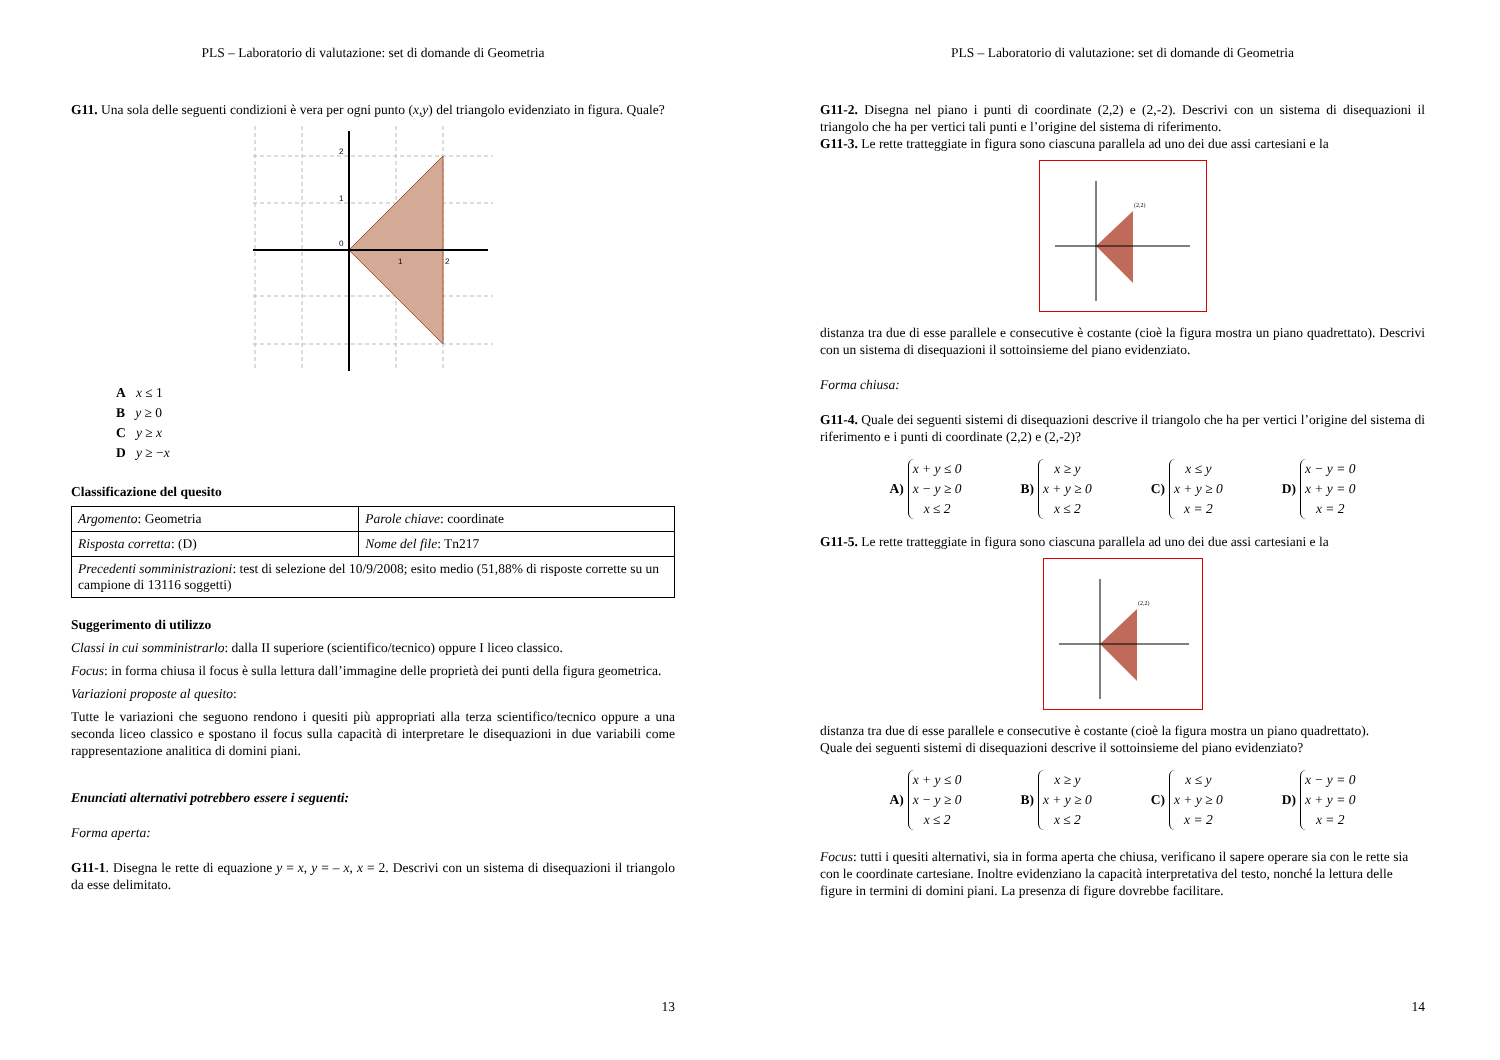PLS – Laboratorio di valutazione: set di domande di Geometria
G11. Una sola delle seguenti condizioni è vera per ogni punto (x,y) del triangolo evidenziato in figura. Quale?
0
1
2
2
1
A x ≤ 1
B y ≥ 0
C y ≥ x
D y ≥ −x
Classificazione del quesito
| Argomento : Geometria | Parole chiave : coordinate |
| Risposta corretta : (D) | Nome del file : Tn217 |
| Precedenti somministrazioni : test di selezione del 10/9/2008; esito medio (51,88% di risposte corrette su un campione di 13116 soggetti) | |
Suggerimento di utilizzo
Classi in cui somministrarlo: dalla II superiore (scientifico/tecnico) oppure I liceo classico.
Focus: in forma chiusa il focus è sulla lettura dall’immagine delle proprietà dei punti della figura geometrica.
Variazioni proposte al quesito:
Tutte le variazioni che seguono rendono i quesiti più appropriati alla terza scientifico/tecnico oppure a una seconda liceo classico e spostano il focus sulla capacità di interpretare le disequazioni in due variabili come rappresentazione analitica di domini piani.
Enunciati alternativi potrebbero essere i seguenti:
Forma aperta:
G11-1. Disegna le rette di equazione y = x, y = – x, x = 2. Descrivi con un sistema di disequazioni il triangolo da esse delimitato.
13
PLS – Laboratorio di valutazione: set di domande di Geometria
G11-2. Disegna nel piano i punti di coordinate (2,2) e (2,-2). Descrivi con un sistema di disequazioni il triangolo che ha per vertici tali punti e l’origine del sistema di riferimento.
G11-3. Le rette tratteggiate in figura sono ciascuna parallela ad uno dei due assi cartesiani e la
(2,2)
distanza tra due di esse parallele e consecutive è costante (cioè la figura mostra un piano quadrettato). Descrivi con un sistema di disequazioni il sottoinsieme del piano evidenziato.
Forma chiusa:
G11-4. Quale dei seguenti sistemi di disequazioni descrive il triangolo che ha per vertici l’origine del sistema di riferimento e i punti di coordinate (2,2) e (2,-2)?
A) x + y ≤ 0
x − y ≥ 0
x ≤ 2
B) x ≥ y
x + y ≥ 0
x ≤ 2
C) x ≤ y
x + y ≥ 0
x = 2
D) x − y = 0
x + y = 0
x = 2
G11-5. Le rette tratteggiate in figura sono ciascuna parallela ad uno dei due assi cartesiani e la
(2,2)
distanza tra due di esse parallele e consecutive è costante (cioè la figura mostra un piano quadrettato).
Quale dei seguenti sistemi di disequazioni descrive il sottoinsieme del piano evidenziato?
A) x + y ≤ 0
x − y ≥ 0
x ≤ 2
B) x ≥ y
x + y ≥ 0
x ≤ 2
C) x ≤ y
x + y ≥ 0
x = 2
D) x − y = 0
x + y = 0
x = 2
Focus: tutti i quesiti alternativi, sia in forma aperta che chiusa, verificano il sapere operare sia con le rette sia con le coordinate cartesiane. Inoltre evidenziano la capacità interpretativa del testo, nonché la lettura delle figure in termini di domini piani. La presenza di figure dovrebbe facilitare.
14